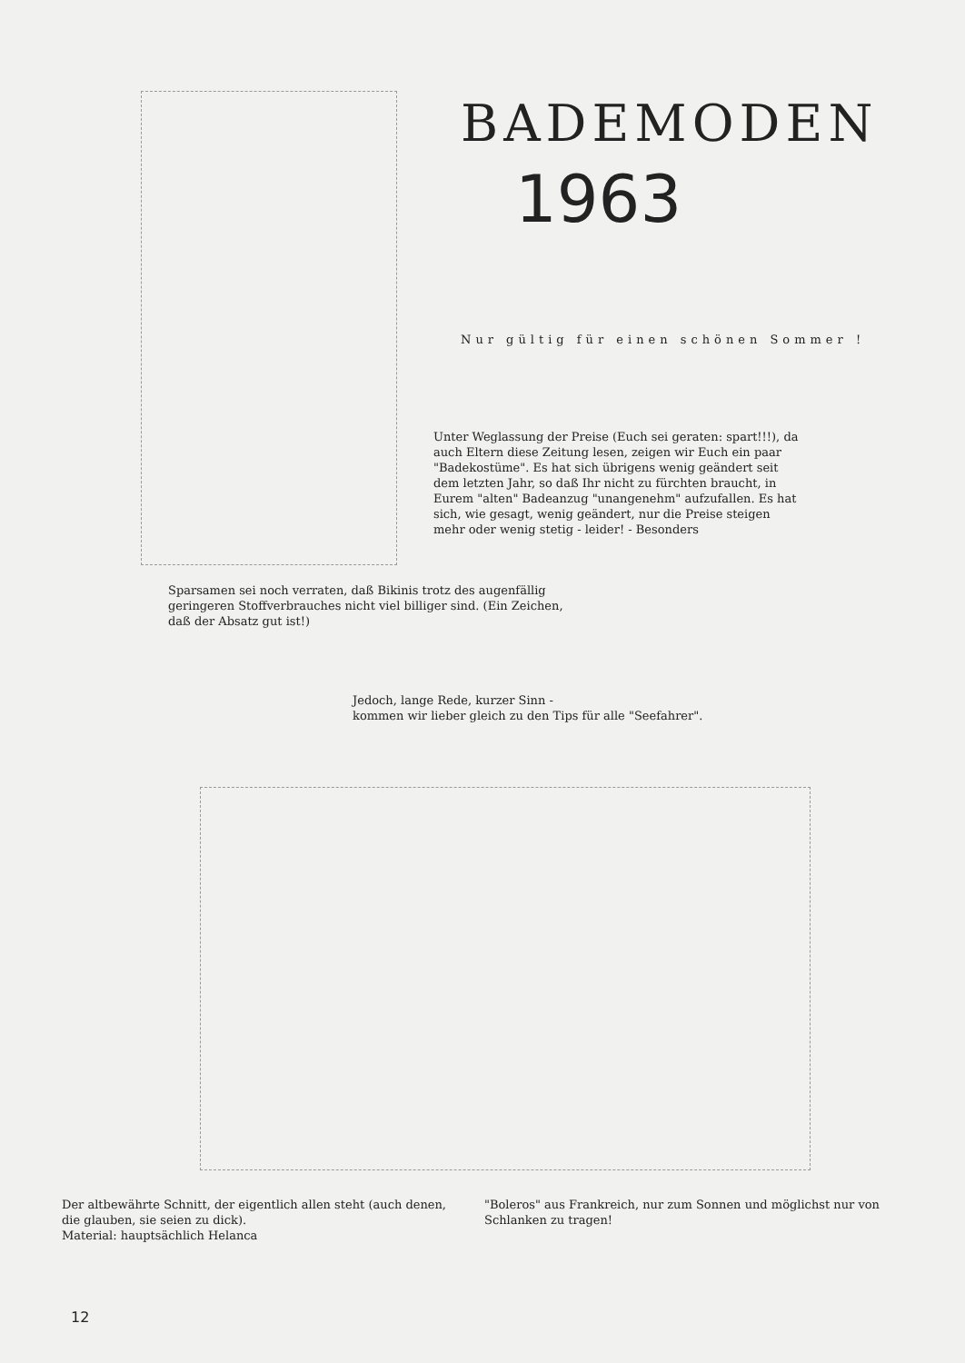BADEMODEN
1963
Nur gültig für einen schönen Sommer !
Unter Weglassung der Preise (Euch sei geraten: spart!!!), da auch Eltern diese Zeitung lesen, zeigen wir Euch ein paar "Badekostüme". Es hat sich übrigens wenig geändert seit dem letzten Jahr, so daß Ihr nicht zu fürchten braucht, in Eurem "alten" Badeanzug "unangenehm" aufzufallen. Es hat sich, wie gesagt, wenig geändert, nur die Preise steigen mehr oder wenig stetig - leider! - Besonders
Sparsamen sei noch verraten, daß Bikinis trotz des augenfällig geringeren Stoffverbrauches nicht viel billiger sind. (Ein Zeichen, daß der Absatz gut ist!)
Jedoch, lange Rede, kurzer Sinn -
kommen wir lieber gleich zu den Tips für alle "Seefahrer".
Der altbewährte Schnitt, der eigentlich allen steht (auch denen, die glauben, sie seien zu dick).
Material: hauptsächlich Helanca
"Boleros" aus Frankreich, nur zum Sonnen und möglichst nur von Schlanken zu tragen!
12